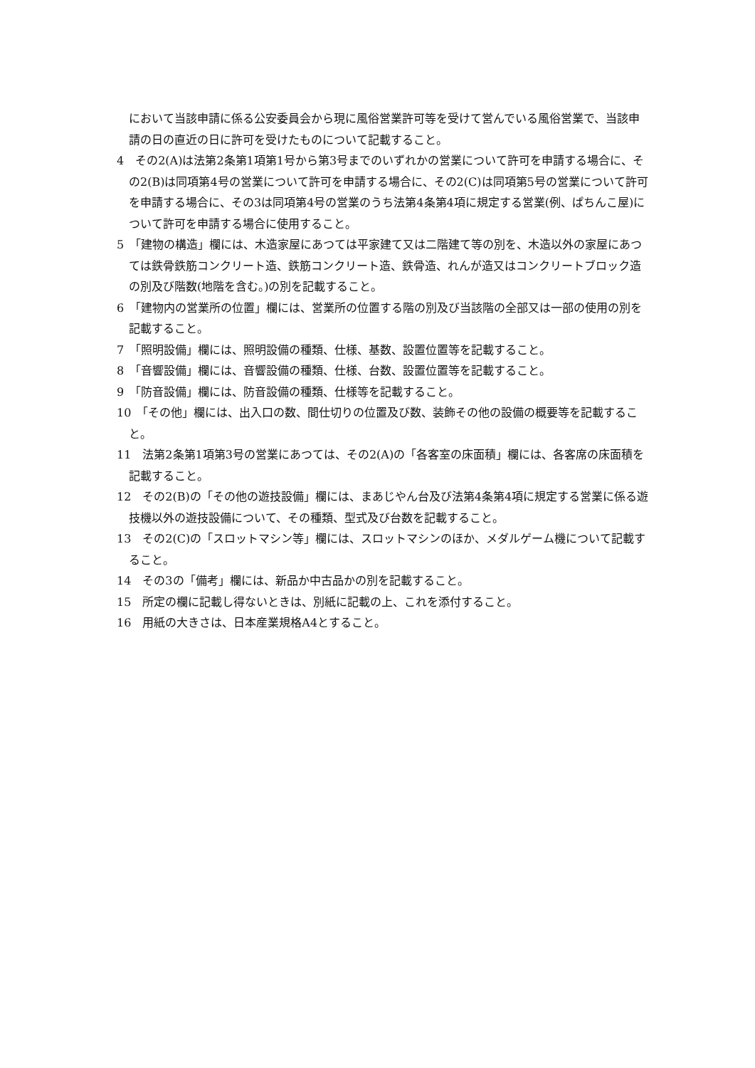において当該申請に係る公安委員会から現に風俗営業許可等を受けて営んでいる風俗営業で、当該申請の日の直近の日に許可を受けたものについて記載すること。
4　その2(A)は法第2条第1項第1号から第3号までのいずれかの営業について許可を申請する場合に、その2(B)は同項第4号の営業について許可を申請する場合に、その2(C)は同項第5号の営業について許可を申請する場合に、その3は同項第4号の営業のうち法第4条第4項に規定する営業(例、ぱちんこ屋)について許可を申請する場合に使用すること。
5　「建物の構造」欄には、木造家屋にあつては平家建て又は二階建て等の別を、木造以外の家屋にあつては鉄骨鉄筋コンクリート造、鉄筋コンクリート造、鉄骨造、れんが造又はコンクリートブロック造の別及び階数(地階を含む。)の別を記載すること。
6　「建物内の営業所の位置」欄には、営業所の位置する階の別及び当該階の全部又は一部の使用の別を記載すること。
7　「照明設備」欄には、照明設備の種類、仕様、基数、設置位置等を記載すること。
8　「音響設備」欄には、音響設備の種類、仕様、台数、設置位置等を記載すること。
9　「防音設備」欄には、防音設備の種類、仕様等を記載すること。
10　「その他」欄には、出入口の数、間仕切りの位置及び数、装飾その他の設備の概要等を記載すること。
11　法第2条第1項第3号の営業にあつては、その2(A)の「各客室の床面積」欄には、各客席の床面積を記載すること。
12　その2(B)の「その他の遊技設備」欄には、まあじやん台及び法第4条第4項に規定する営業に係る遊技機以外の遊技設備について、その種類、型式及び台数を記載すること。
13　その2(C)の「スロットマシン等」欄には、スロットマシンのほか、メダルゲーム機について記載すること。
14　その3の「備考」欄には、新品か中古品かの別を記載すること。
15　所定の欄に記載し得ないときは、別紙に記載の上、これを添付すること。
16　用紙の大きさは、日本産業規格A4とすること。